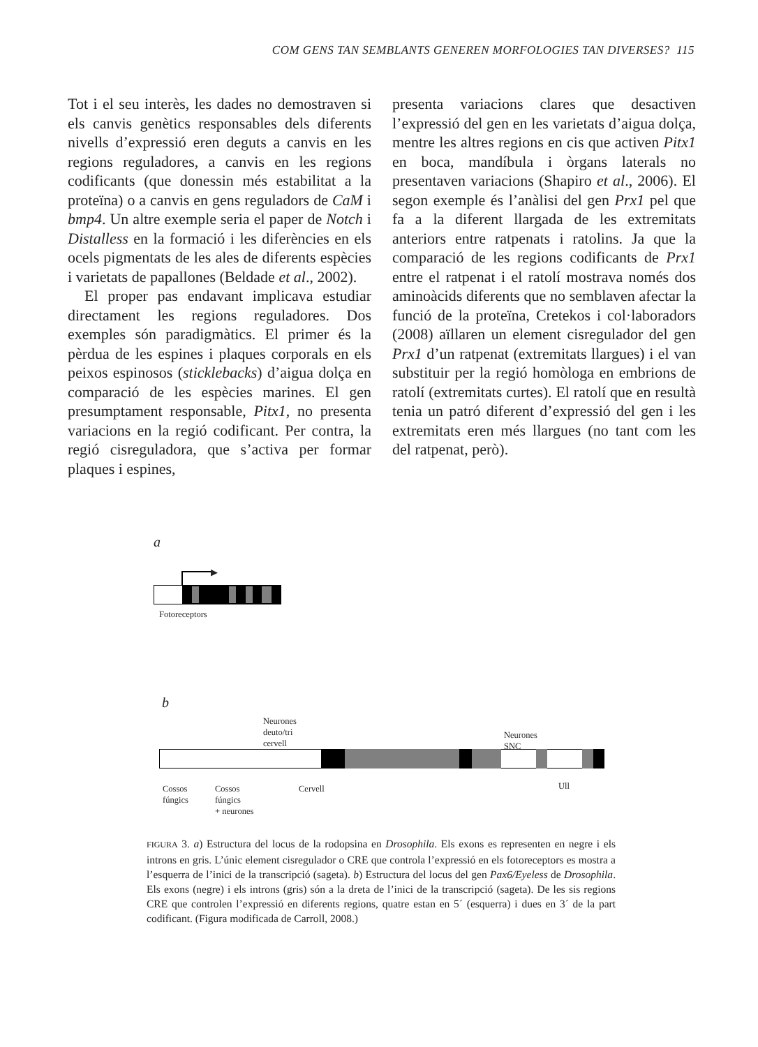COM GENS TAN SEMBLANTS GENEREN MORFOLOGIES TAN DIVERSES? 115
Tot i el seu interès, les dades no demostraven si els canvis genètics responsables dels diferents nivells d’expressió eren deguts a canvis en les regions reguladores, a canvis en les regions codificants (que donessin més estabilitat a la proteïna) o a canvis en gens reguladors de CaM i bmp4. Un altre exemple seria el paper de Notch i Distalless en la formació i les diferències en els ocels pigmentats de les ales de diferents espècies i varietats de papallones (Beldade et al., 2002).
El proper pas endavant implicava estudiar directament les regions reguladores. Dos exemples són paradigmàtics. El primer és la pèrdua de les espines i plaques corporals en els peixos espinosos (sticklebacks) d’aigua dolça en comparació de les espècies marines. El gen presumptament responsable, Pitx1, no presenta variacions en la regió codificant. Per contra, la regió cisreguladora, que s’activa per formar plaques i espines,
presenta variacions clares que desactiven l’expressió del gen en les varietats d’aigua dolça, mentre les altres regions en cis que activen Pitx1 en boca, mandíbula i òrgans laterals no presentaven variacions (Shapiro et al., 2006). El segon exemple és l’anàlisi del gen Prx1 pel que fa a la diferent llargada de les extremitats anteriors entre ratpenats i ratolins. Ja que la comparació de les regions codificants de Prx1 entre el ratpenat i el ratolí mostrava només dos aminoàcids diferents que no semblaven afectar la funció de la proteïna, Cretekos i col·laboradors (2008) aïllaren un element cisregulador del gen Prx1 d’un ratpenat (extremitats llargues) i el van substituir per la regió homòloga en embrions de ratolí (extremitats curtes). El ratolí que en resultà tenia un patró diferent d’expressió del gen i les extremitats eren més llargues (no tant com les del ratpenat, però).
a
▶
Fotoreceptors
b
Neurones
deuto/tri
cervell
Neurones
SNC
Cossos
fúngics
Cossos
fúngics
+ neurones
Cervell Ull
FIGURA 3. a) Estructura del locus de la rodopsina en Drosophila. Els exons es representen en negre i els introns en gris. L’únic element cisregulador o CRE que controla l’expressió en els fotoreceptors es mostra a l’esquerra de l’inici de la transcripció (sageta). b) Estructura del locus del gen Pax6/Eyeless de Drosophila. Els exons (negre) i els introns (gris) són a la dreta de l’inici de la transcripció (sageta). De les sis regions CRE que controlen l’expressió en diferents regions, quatre estan en 5´ (esquerra) i dues en 3´ de la part codificant. (Figura modificada de Carroll, 2008.)